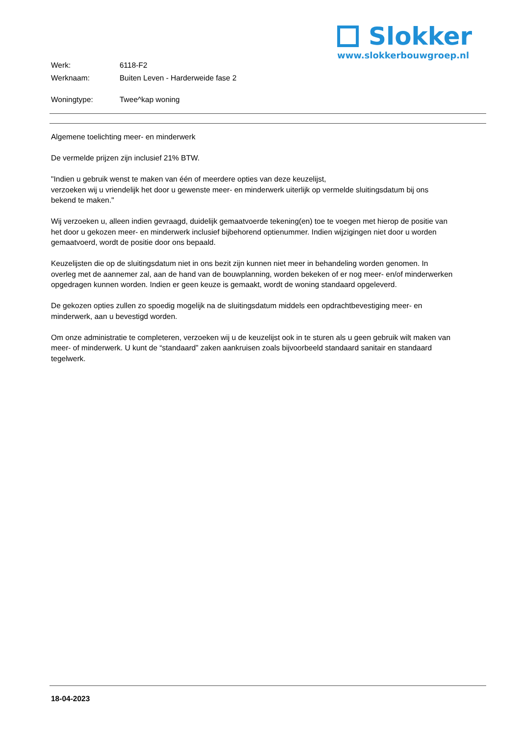Slokker
www.slokkerbouwgroep.nl
| Werk: | 6118-F2 |
| Werknaam: | Buiten Leven - Harderweide fase 2 |
| Woningtype: | Twee^kap woning |
Algemene toelichting meer- en minderwerk
De vermelde prijzen zijn inclusief 21% BTW.
"Indien u gebruik wenst te maken van één of meerdere opties van deze keuzelijst,
verzoeken wij u vriendelijk het door u gewenste meer- en minderwerk uiterlijk op vermelde sluitingsdatum bij ons bekend te maken."
Wij verzoeken u, alleen indien gevraagd, duidelijk gemaatvoerde tekening(en) toe te voegen met hierop de positie van het door u gekozen meer- en minderwerk inclusief bijbehorend optienummer. Indien wijzigingen niet door u worden gemaatvoerd, wordt de positie door ons bepaald.
Keuzelijsten die op de sluitingsdatum niet in ons bezit zijn kunnen niet meer in behandeling worden genomen. In overleg met de aannemer zal, aan de hand van de bouwplanning, worden bekeken of er nog meer- en/of minderwerken opgedragen kunnen worden. Indien er geen keuze is gemaakt, wordt de woning standaard opgeleverd.
De gekozen opties zullen zo spoedig mogelijk na de sluitingsdatum middels een opdrachtbevestiging meer- en minderwerk, aan u bevestigd worden.
Om onze administratie te completeren, verzoeken wij u de keuzelijst ook in te sturen als u geen gebruik wilt maken van meer- of minderwerk. U kunt de “standaard” zaken aankruisen zoals bijvoorbeeld standaard sanitair en standaard tegelwerk.
18-04-2023